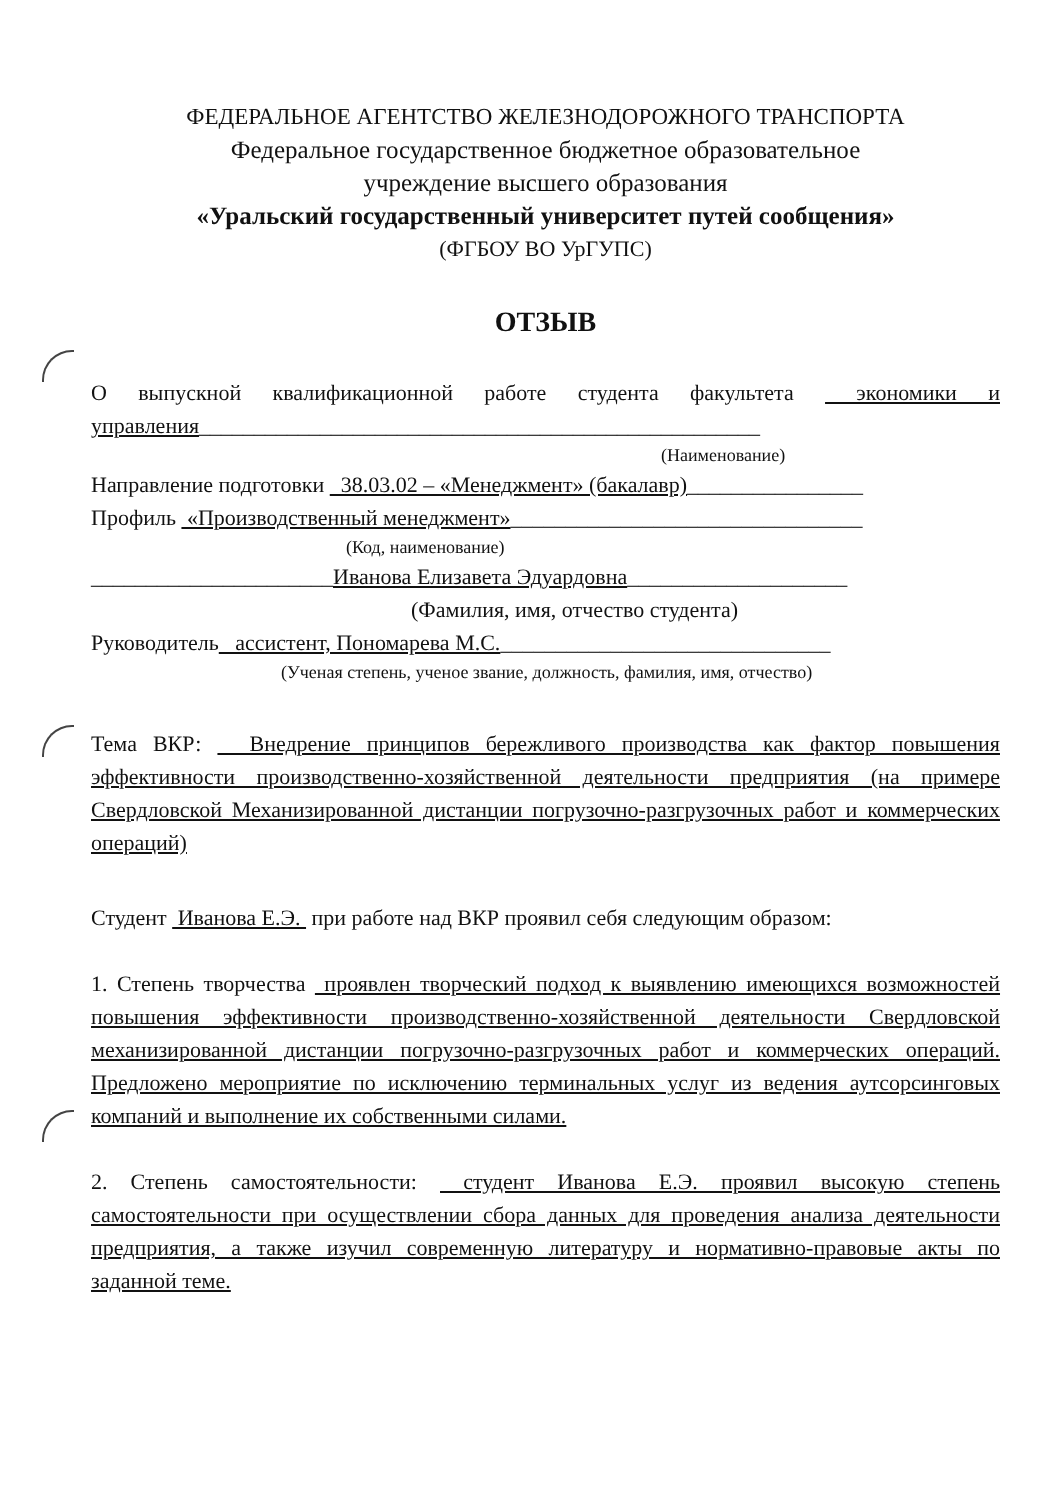ФЕДЕРАЛЬНОЕ АГЕНТСТВО ЖЕЛЕЗНОДОРОЖНОГО ТРАНСПОРТА
Федеральное государственное бюджетное образовательное
учреждение высшего образования
«Уральский государственный университет путей сообщения»
(ФГБОУ ВО УрГУПС)
ОТЗЫВ
О выпускной квалификационной работе студента факультета экономики и управления___________________________________________________
(Наименование)
Направление подготовки 38.03.02 – «Менеджмент» (бакалавр)________________
Профиль «Производственный менеджмент»________________________________
(Код, наименование)
______________________Иванова Елизавета Эдуардовна____________________
(Фамилия, имя, отчество студента)
Руководитель ассистент, Пономарева М.С.______________________________
(Ученая степень, ученое звание, должность, фамилия, имя, отчество)
Тема ВКР: Внедрение принципов бережливого производства как фактор повышения эффективности производственно-хозяйственной деятельности предприятия (на примере Свердловской Механизированной дистанции погрузочно-разгрузочных работ и коммерческих операций)
Студент Иванова Е.Э. при работе над ВКР проявил себя следующим образом:
1. Степень творчества проявлен творческий подход к выявлению имеющихся возможностей повышения эффективности производственно-хозяйственной деятельности Свердловской механизированной дистанции погрузочно-разгрузочных работ и коммерческих операций. Предложено мероприятие по исключению терминальных услуг из ведения аутсорсинговых компаний и выполнение их собственными силами.
2. Степень самостоятельности: студент Иванова Е.Э. проявил высокую степень самостоятельности при осуществлении сбора данных для проведения анализа деятельности предприятия, а также изучил современную литературу и нормативно-правовые акты по заданной теме.